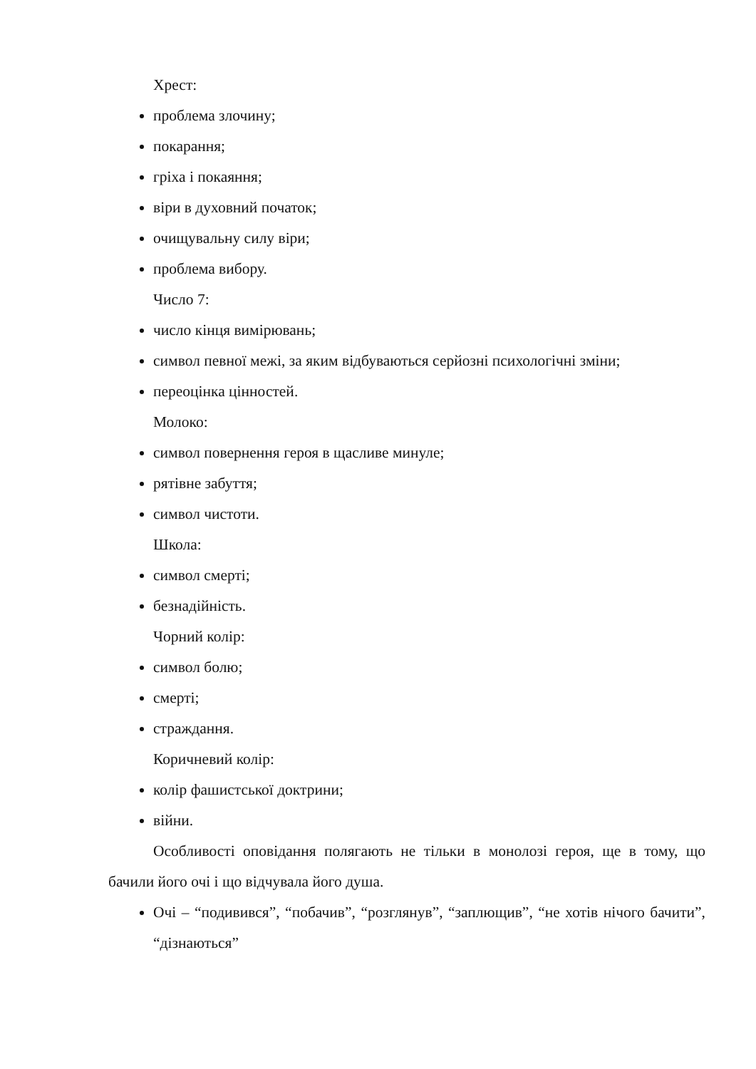Хрест:
проблема злочину;
покарання;
гріха і покаяння;
віри в духовний початок;
очищувальну силу віри;
проблема вибору.
Число 7:
число кінця вимірювань;
символ певної межі, за яким відбуваються серйозні психологічні зміни;
переоцінка цінностей.
Молоко:
символ повернення героя в щасливе минуле;
рятівне забуття;
символ чистоти.
Школа:
символ смерті;
безнадійність.
Чорний колір:
символ болю;
смерті;
страждання.
Коричневий колір:
колір фашистської доктрини;
війни.
Особливості оповідання полягають не тільки в монолозі героя, ще в тому, що бачили його очі і що відчувала його душа.
Очі – “подивився”, “побачив”, “розглянув”, “заплющив”, “не хотів нічого бачити”, “дізнаються”